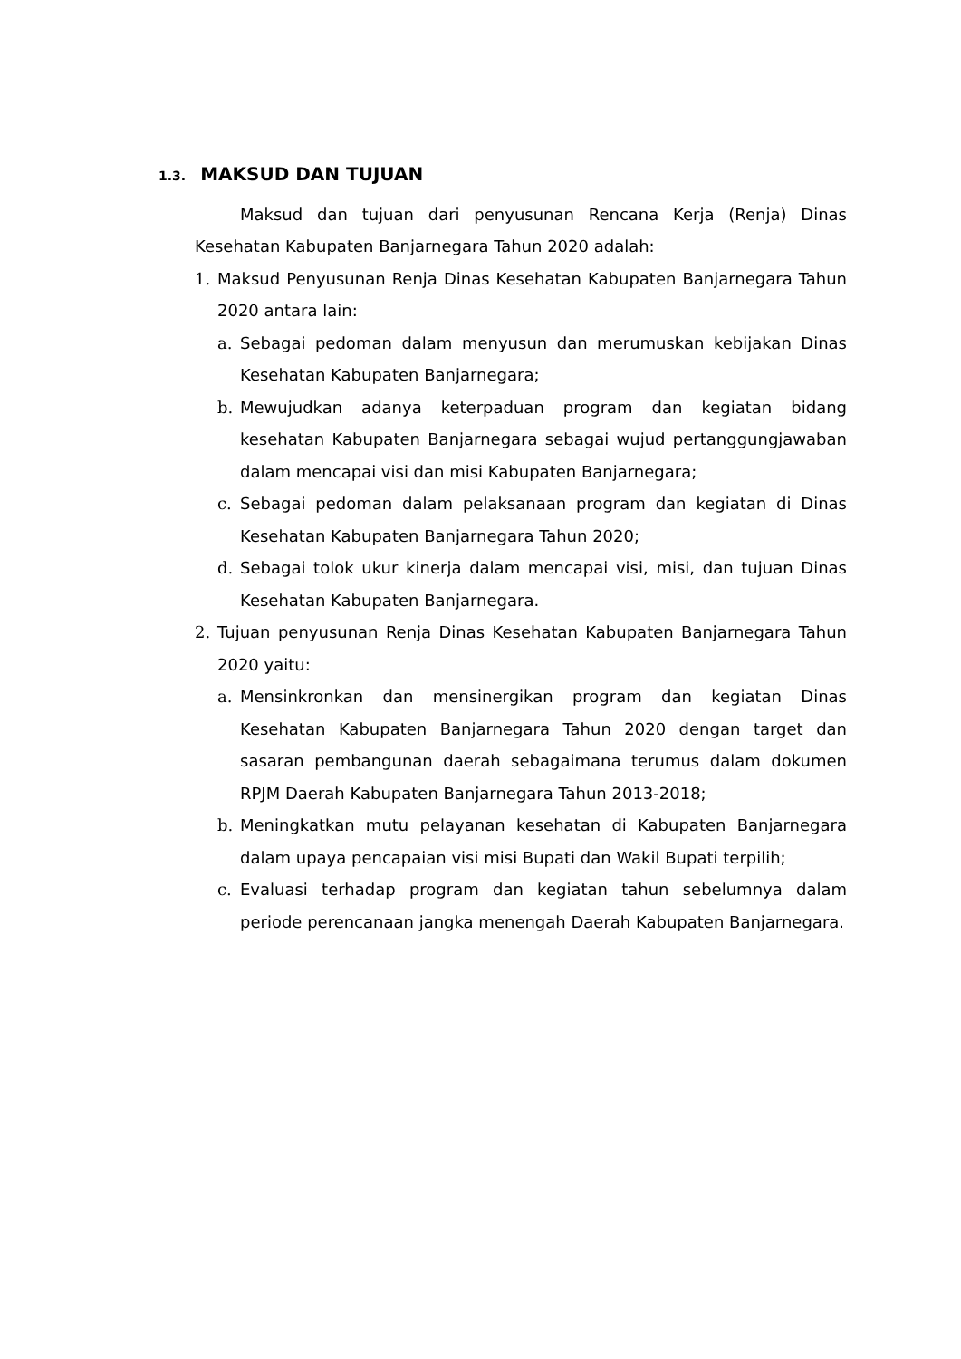1.3. MAKSUD DAN TUJUAN
Maksud dan tujuan dari penyusunan Rencana Kerja (Renja) Dinas Kesehatan Kabupaten Banjarnegara Tahun 2020 adalah:
1. Maksud Penyusunan Renja Dinas Kesehatan Kabupaten Banjarnegara Tahun 2020 antara lain:
a. Sebagai pedoman dalam menyusun dan merumuskan kebijakan Dinas Kesehatan Kabupaten Banjarnegara;
b. Mewujudkan adanya keterpaduan program dan kegiatan bidang kesehatan Kabupaten Banjarnegara sebagai wujud pertanggungjawaban dalam mencapai visi dan misi Kabupaten Banjarnegara;
c. Sebagai pedoman dalam pelaksanaan program dan kegiatan di Dinas Kesehatan Kabupaten Banjarnegara Tahun 2020;
d. Sebagai tolok ukur kinerja dalam mencapai visi, misi, dan tujuan Dinas Kesehatan Kabupaten Banjarnegara.
2. Tujuan penyusunan Renja Dinas Kesehatan Kabupaten Banjarnegara Tahun 2020 yaitu:
a. Mensinkronkan dan mensinergikan program dan kegiatan Dinas Kesehatan Kabupaten Banjarnegara Tahun 2020 dengan target dan sasaran pembangunan daerah sebagaimana terumus dalam dokumen RPJM Daerah Kabupaten Banjarnegara Tahun 2013-2018;
b. Meningkatkan mutu pelayanan kesehatan di Kabupaten Banjarnegara dalam upaya pencapaian visi misi Bupati dan Wakil Bupati terpilih;
c. Evaluasi terhadap program dan kegiatan tahun sebelumnya dalam periode perencanaan jangka menengah Daerah Kabupaten Banjarnegara.